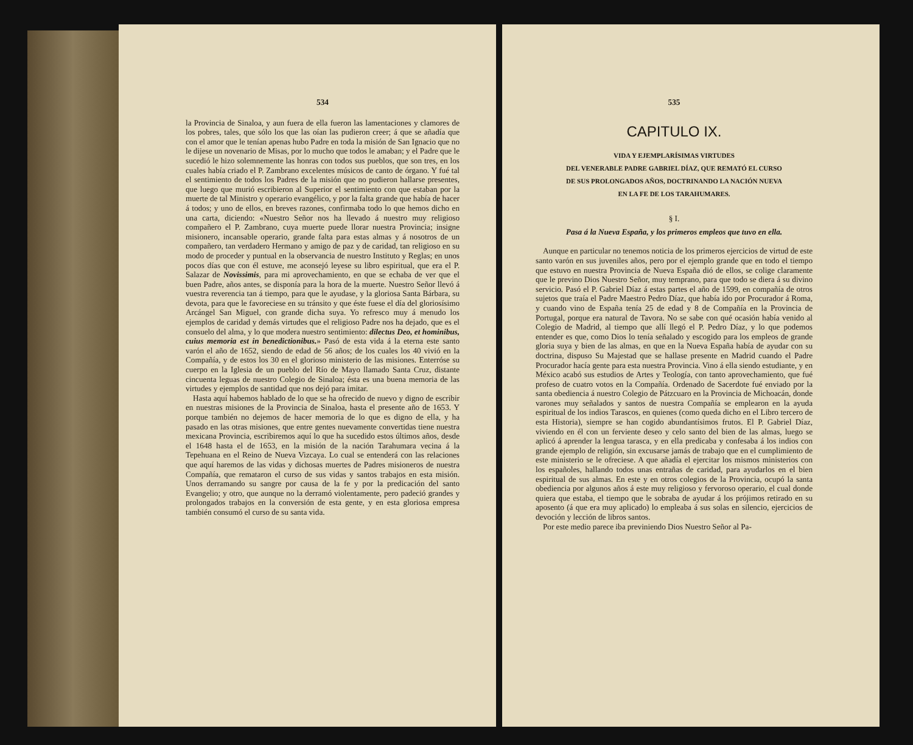534
la Provincia de Sinaloa, y aun fuera de ella fueron las lamentaciones y clamores de los pobres, tales, que sólo los que las oían las pudieron creer; á que se añadía que con el amor que le tenían apenas hubo Padre en toda la misión de San Ignacio que no le dijese un novenario de Misas, por lo mucho que todos le amaban; y el Padre que le sucedió le hizo solemnemente las honras con todos sus pueblos, que son tres, en los cuales había criado el P. Zambrano excelentes músicos de canto de órgano. Y fué tal el sentimiento de todos los Padres de la misión que no pudieron hallarse presentes, que luego que murió escribieron al Superior el sentimiento con que estaban por la muerte de tal Ministro y operario evangélico, y por la falta grande que había de hacer á todos; y uno de ellos, en breves razones, confirmaba todo lo que hemos dicho en una carta, diciendo: «Nuestro Señor nos ha llevado á nuestro muy religioso compañero el P. Zambrano, cuya muerte puede llorar nuestra Provincia; insigne misionero, incansable operario, grande falta para estas almas y á nosotros de un compañero, tan verdadero Hermano y amigo de paz y de caridad, tan religioso en su modo de proceder y puntual en la observancia de nuestro Instituto y Reglas; en unos pocos días que con él estuve, me aconsejó leyese su libro espiritual, que era el P. Salazar de Novissimis, para mi aprovechamiento, en que se echaba de ver que el buen Padre, años antes, se disponía para la hora de la muerte. Nuestro Señor llevó á vuestra reverencia tan á tiempo, para que le ayudase, y la gloriosa Santa Bárbara, su devota, para que le favoreciese en su tránsito y que éste fuese el día del gloriosísimo Arcángel San Miguel, con grande dicha suya. Yo refresco muy á menudo los ejemplos de caridad y demás virtudes que el religioso Padre nos ha dejado, que es el consuelo del alma, y lo que modera nuestro sentimiento: dilectus Deo, et hominibus, cuius memoria est in benedictionibus.» Pasó de esta vida á la eterna este santo varón el año de 1652, siendo de edad de 56 años; de los cuales los 40 vivió en la Compañía, y de estos los 30 en el glorioso ministerio de las misiones. Enterróse su cuerpo en la Iglesia de un pueblo del Río de Mayo llamado Santa Cruz, distante cincuenta leguas de nuestro Colegio de Sinaloa; ésta es una buena memoria de las virtudes y ejemplos de santidad que nos dejó para imitar.
Hasta aquí habemos hablado de lo que se ha ofrecido de nuevo y digno de escribir en nuestras misiones de la Provincia de Sinaloa, hasta el presente año de 1653. Y porque también no dejemos de hacer memoria de lo que es digno de ella, y ha pasado en las otras misiones, que entre gentes nuevamente convertidas tiene nuestra mexicana Provincia, escribiremos aquí lo que ha sucedido estos últimos años, desde el 1648 hasta el de 1653, en la misión de la nación Tarahumara vecina á la Tepehuana en el Reino de Nueva Vizcaya. Lo cual se entenderá con las relaciones que aquí haremos de las vidas y dichosas muertes de Padres misioneros de nuestra Compañía, que remataron el curso de sus vidas y santos trabajos en esta misión. Unos derramando su sangre por causa de la fe y por la predicación del santo Evangelio; y otro, que aunque no la derramó violentamente, pero padeció grandes y prolongados trabajos en la conversión de esta gente, y en esta gloriosa empresa también consumó el curso de su santa vida.
535
CAPITULO IX.
VIDA Y EJEMPLARÍSIMAS VIRTUDES
DEL VENERABLE PADRE GABRIEL DÍAZ, QUE REMATÓ EL CURSO
DE SUS PROLONGADOS AÑOS, DOCTRINANDO LA NACIÓN NUEVA
EN LA FE DE LOS TARAHUMARES.
§ I.
Pasa á la Nueva España, y los primeros empleos que tuvo en ella.
Aunque en particular no tenemos noticia de los primeros ejercicios de virtud de este santo varón en sus juveniles años, pero por el ejemplo grande que en todo el tiempo que estuvo en nuestra Provincia de Nueva España dió de ellos, se colige claramente que le previno Dios Nuestro Señor, muy temprano, para que todo se diera á su divino servicio. Pasó el P. Gabriel Díaz á estas partes el año de 1599, en compañía de otros sujetos que traía el Padre Maestro Pedro Díaz, que había ido por Procurador á Roma, y cuando vino de España tenía 25 de edad y 8 de Compañía en la Provincia de Portugal, porque era natural de Tavora. No se sabe con qué ocasión había venido al Colegio de Madrid, al tiempo que allí llegó el P. Pedro Díaz, y lo que podemos entender es que, como Dios lo tenía señalado y escogido para los empleos de grande gloria suya y bien de las almas, en que en la Nueva España había de ayudar con su doctrina, dispuso Su Majestad que se hallase presente en Madrid cuando el Padre Procurador hacía gente para esta nuestra Provincia. Vino á ella siendo estudiante, y en México acabó sus estudios de Artes y Teología, con tanto aprovechamiento, que fué profeso de cuatro votos en la Compañía. Ordenado de Sacerdote fué enviado por la santa obediencia á nuestro Colegio de Pátzcuaro en la Provincia de Michoacán, donde varones muy señalados y santos de nuestra Compañía se emplearon en la ayuda espiritual de los indios Tarascos, en quienes (como queda dicho en el Libro tercero de esta Historia), siempre se han cogido abundantísimos frutos. El P. Gabriel Díaz, viviendo en él con un ferviente deseo y celo santo del bien de las almas, luego se aplicó á aprender la lengua tarasca, y en ella predicaba y confesaba á los indios con grande ejemplo de religión, sin excusarse jamás de trabajo que en el cumplimiento de este ministerio se le ofreciese. A que añadía el ejercitar los mismos ministerios con los españoles, hallando todos unas entrañas de caridad, para ayudarlos en el bien espiritual de sus almas. En este y en otros colegios de la Provincia, ocupó la santa obediencia por algunos años á este muy religioso y fervoroso operario, el cual donde quiera que estaba, el tiempo que le sobraba de ayudar á los prójimos retirado en su aposento (á que era muy aplicado) lo empleaba á sus solas en silencio, ejercicios de devoción y lección de libros santos.
Por este medio parece iba previniendo Dios Nuestro Señor al Pa-